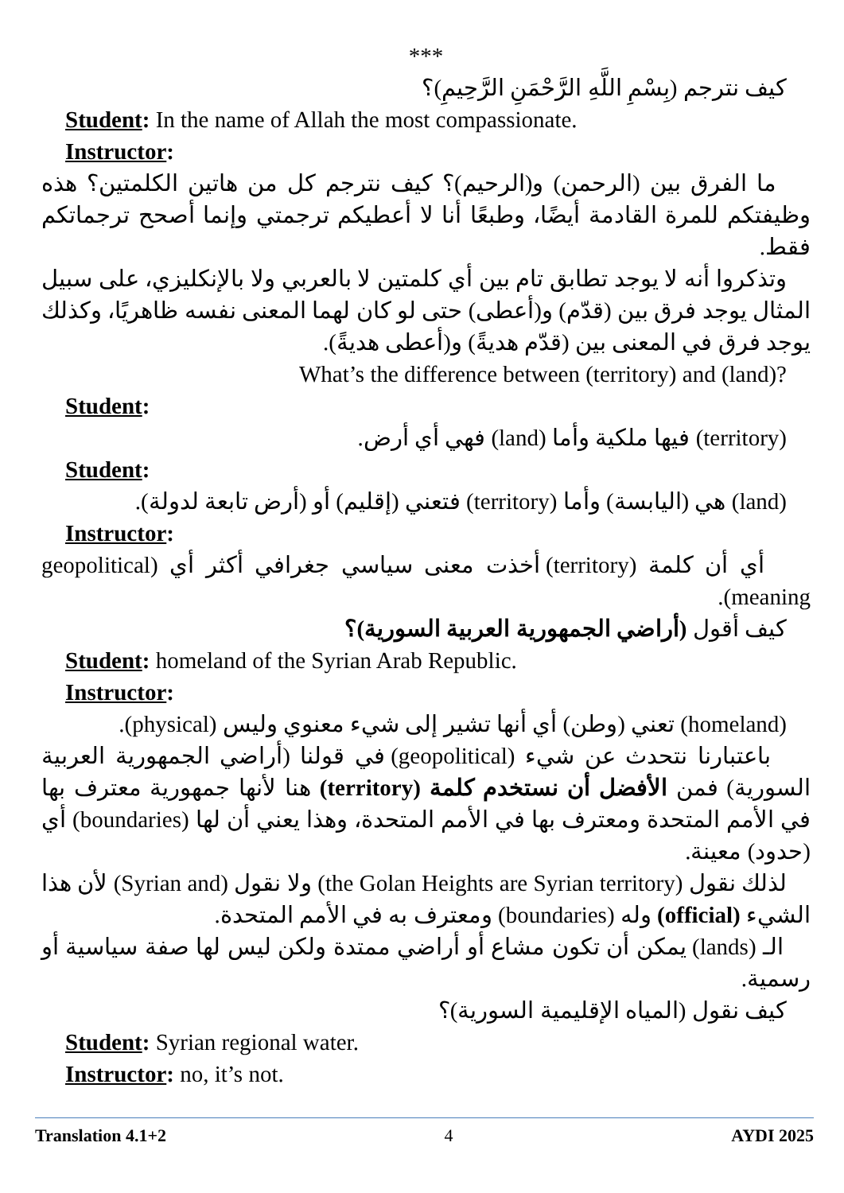***
كيف نترجم (بِسْمِ اللَّهِ الرَّحْمَنِ الرَّحِيمِ)؟
Student: In the name of Allah the most compassionate.
Instructor:
ما الفرق بين (الرحمن) و(الرحيم)؟ كيف نترجم كل من هاتين الكلمتين؟ هذه وظيفتكم للمرة القادمة أيضًا، وطبعًا أنا لا أعطيكم ترجمتي وإنما أصحح ترجماتكم فقط.
وتذكروا أنه لا يوجد تطابق تام بين أي كلمتين لا بالعربي ولا بالإنكليزي، على سبيل المثال يوجد فرق بين (قدّم) و(أعطى) حتى لو كان لهما المعنى نفسه ظاهريًا، وكذلك يوجد فرق في المعنى بين (قدّم هديةً) و(أعطى هديةً).
What’s the difference between (territory) and (land)?
Student:
(territory) فيها ملكية وأما (land) فهي أي أرض.
Student:
(land) هي (اليابسة) وأما (territory) فتعني (إقليم) أو (أرض تابعة لدولة).
Instructor:
أي أن كلمة (territory) أخذت معنى سياسي جغرافي أكثر أي (geopolitical meaning).
كيف أقول (أراضي الجمهورية العربية السورية)؟
Student: homeland of the Syrian Arab Republic.
Instructor:
(homeland) تعني (وطن) أي أنها تشير إلى شيء معنوي وليس (physical).
باعتبارنا نتحدث عن شيء (geopolitical) في قولنا (أراضي الجمهورية العربية السورية) فمن الأفضل أن نستخدم كلمة (territory) هنا لأنها جمهورية معترف بها في الأمم المتحدة ومعترف بها في الأمم المتحدة، وهذا يعني أن لها (boundaries) أي (حدود) معينة.
لذلك نقول (the Golan Heights are Syrian territory) ولا نقول (Syrian and) لأن هذا الشيء (official) وله (boundaries) ومعترف به في الأمم المتحدة.
الـ (lands) يمكن أن تكون مشاع أو أراضي ممتدة ولكن ليس لها صفة سياسية أو رسمية.
كيف نقول (المياه الإقليمية السورية)؟
Student: Syrian regional water.
Instructor: no, it’s not.
Translation 4.1+2 4 AYDI 2025